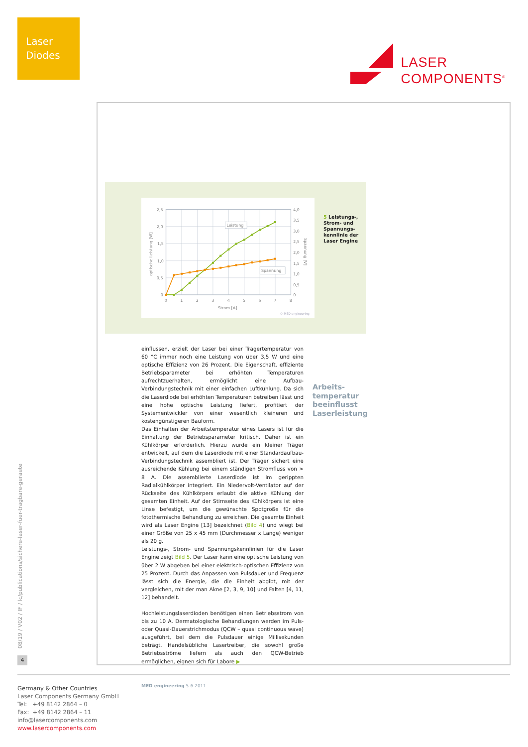Laser
Diodes
LASER
COMPONENTS<sup>®</sup>
08/19 / V02 / IF / lc/publications/sichere-laser-fuer-tragbare-geraete
4
2,5
2,0
1,5
1,0
0,5
0
4,0
3,5
3,0
2,5
2,0
1,5
1,0
0,5
0
0
1
2
3
4
5
6
7
8
Strom [A]
optische Leistung [W]
Spannung [V]
Leistung
Spannung
© MED engineering
5 Leistungs-, Strom- und Spannungs­kennlinie der Laser Engine
einflussen, erzielt der Laser bei einer Trägertemperatur von 60 °C immer noch eine Leistung von über 3,5 W und eine optische Effizienz von 26 Prozent. Die Eigenschaft, effiziente Betriebsparameter bei erhöhten Temperaturen aufrechtzuerhalten, ermöglicht eine Aufbau-Verbindungstechnik mit einer einfachen Luftkühlung. Da sich die Laserdiode bei erhöhten Temperaturen betreiben lässt und eine hohe optische Leistung liefert, profitiert der Systementwickler von einer wesentlich kleineren und kostengünstigeren Bauform.
Das Einhalten der Arbeitstemperatur eines Lasers ist für die Einhaltung der Betriebsparameter kritisch. Daher ist ein Kühlkörper erforderlich. Hierzu wurde ein kleiner Träger entwickelt, auf dem die Laserdiode mit einer Standardaufbau-Verbindungstechnik assembliert ist. Der Träger sichert eine ausreichende Kühlung bei einem ständigen Stromfluss von > 8 A. Die assemblierte Laserdiode ist im gerippten Radialkühlkörper integriert. Ein Niedervolt-Ventilator auf der Rückseite des Kühlkörpers erlaubt die aktive Kühlung der gesamten Einheit. Auf der Stirnseite des Kühlkörpers ist eine Linse befestigt, um die gewünschte Spotgröße für die fotothermische Behandlung zu erreichen. Die gesamte Einheit wird als Laser Engine [13] bezeichnet (Bild 4) und wiegt bei einer Größe von 25 x 45 mm (Durchmesser x Länge) weniger als 20 g.
Leistungs-, Strom- und Spannungskennlinien für die Laser Engine zeigt Bild 5. Der Laser kann eine optische Leistung von über 2 W abgeben bei einer elektrisch-optischen Effizienz von 25 Prozent. Durch das Anpassen von Pulsdauer und Frequenz lässt sich die Energie, die die Einheit abgibt, mit der vergleichen, mit der man Akne [2, 3, 9, 10] und Falten [4, 11, 12] behandelt.
Hochleistungslaserdioden benötigen einen Betriebsstrom von bis zu 10 A. Dermatologische Behandlungen werden im Puls- oder Quasi-Dauerstrichmodus (QCW – quasi continuous wave) ausgeführt, bei dem die Pulsdauer einige Millisekunden beträgt. Handelsübliche Lasertreiber, die sowohl große Betriebsströme liefern als auch den QCW-Betrieb ermöglichen, eignen sich für Labore ▶
Arbeits-
temperatur
beeinflusst
Laserleistung
MED engineering 5-6 2011
Germany & Other Countries
Laser Components Germany GmbH
Tel: +49 8142 2864 – 0
Fax: +49 8142 2864 – 11
info@lasercomponents.com
www.lasercomponents.com